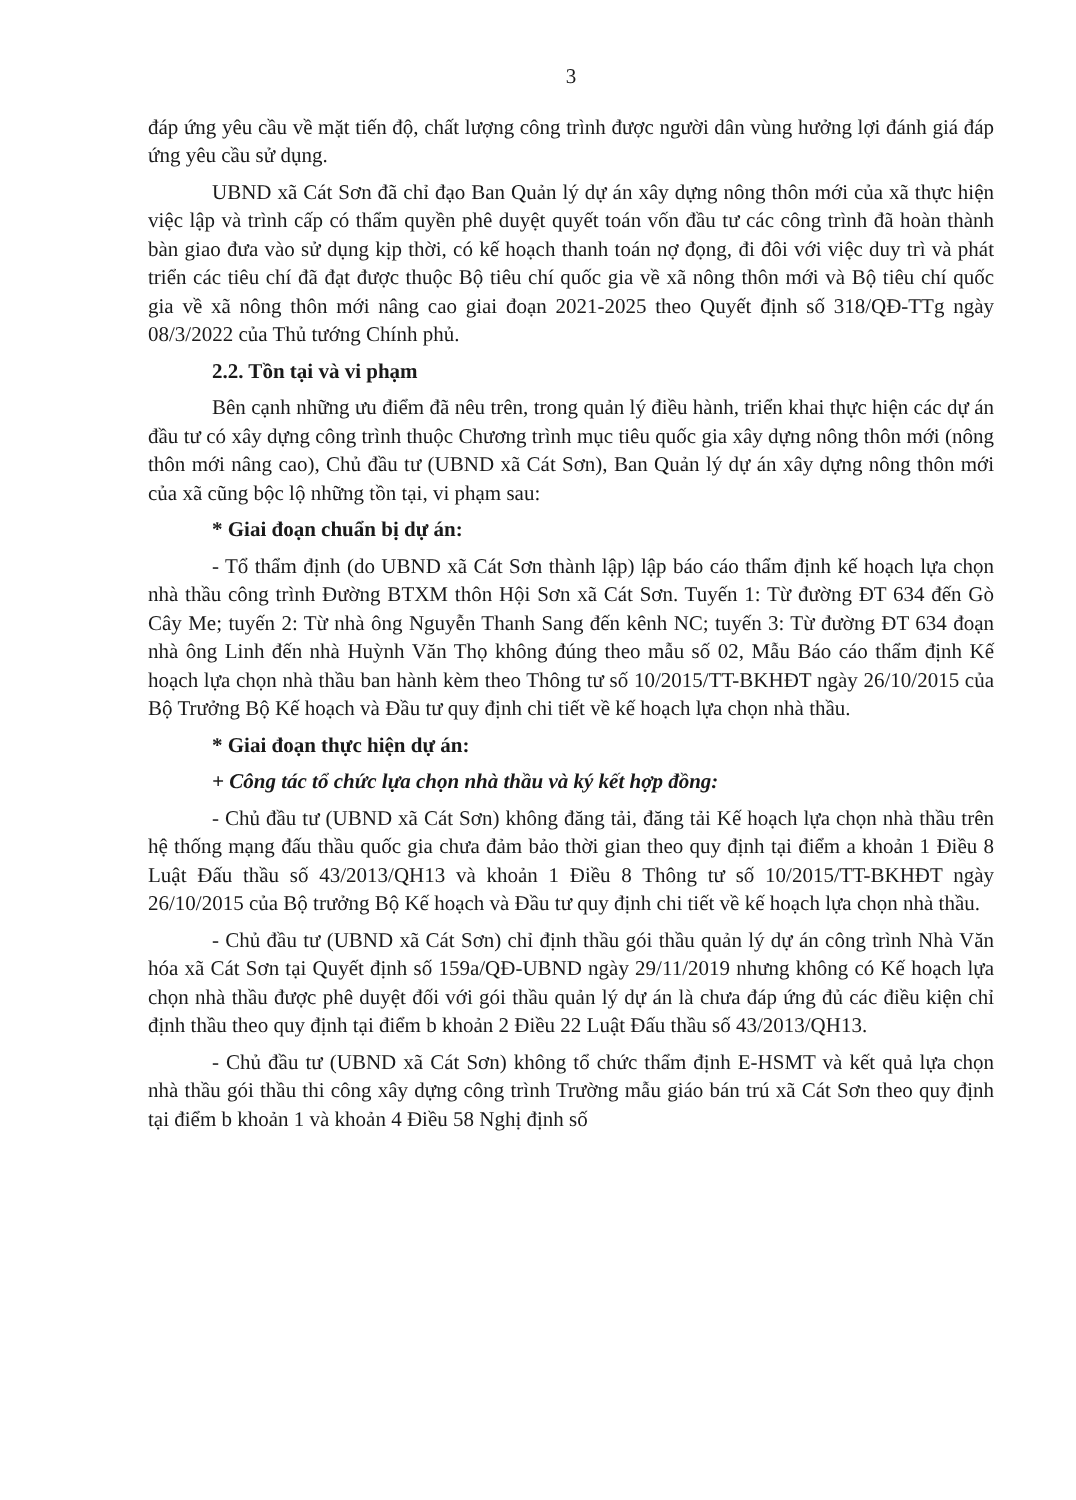3
đáp ứng yêu cầu về mặt tiến độ, chất lượng công trình được người dân vùng hưởng lợi đánh giá đáp ứng yêu cầu sử dụng.
UBND xã Cát Sơn đã chỉ đạo Ban Quản lý dự án xây dựng nông thôn mới của xã thực hiện việc lập và trình cấp có thẩm quyền phê duyệt quyết toán vốn đầu tư các công trình đã hoàn thành bàn giao đưa vào sử dụng kịp thời, có kế hoạch thanh toán nợ đọng, đi đôi với việc duy trì và phát triển các tiêu chí đã đạt được thuộc Bộ tiêu chí quốc gia về xã nông thôn mới và Bộ tiêu chí quốc gia về xã nông thôn mới nâng cao giai đoạn 2021-2025 theo Quyết định số 318/QĐ-TTg ngày 08/3/2022 của Thủ tướng Chính phủ.
2.2. Tồn tại và vi phạm
Bên cạnh những ưu điểm đã nêu trên, trong quản lý điều hành, triển khai thực hiện các dự án đầu tư có xây dựng công trình thuộc Chương trình mục tiêu quốc gia xây dựng nông thôn mới (nông thôn mới nâng cao), Chủ đầu tư (UBND xã Cát Sơn), Ban Quản lý dự án xây dựng nông thôn mới của xã cũng bộc lộ những tồn tại, vi phạm sau:
* Giai đoạn chuẩn bị dự án:
- Tổ thẩm định (do UBND xã Cát Sơn thành lập) lập báo cáo thẩm định kế hoạch lựa chọn nhà thầu công trình Đường BTXM thôn Hội Sơn xã Cát Sơn. Tuyến 1: Từ đường ĐT 634 đến Gò Cây Me; tuyến 2: Từ nhà ông Nguyễn Thanh Sang đến kênh NC; tuyến 3: Từ đường ĐT 634 đoạn nhà ông Linh đến nhà Huỳnh Văn Thọ không đúng theo mẫu số 02, Mẫu Báo cáo thẩm định Kế hoạch lựa chọn nhà thầu ban hành kèm theo Thông tư số 10/2015/TT-BKHĐT ngày 26/10/2015 của Bộ Trưởng Bộ Kế hoạch và Đầu tư quy định chi tiết về kế hoạch lựa chọn nhà thầu.
* Giai đoạn thực hiện dự án:
+ Công tác tổ chức lựa chọn nhà thầu và ký kết hợp đồng:
- Chủ đầu tư (UBND xã Cát Sơn) không đăng tải, đăng tải Kế hoạch lựa chọn nhà thầu trên hệ thống mạng đấu thầu quốc gia chưa đảm bảo thời gian theo quy định tại điểm a khoản 1 Điều 8 Luật Đấu thầu số 43/2013/QH13 và khoản 1 Điều 8 Thông tư số 10/2015/TT-BKHĐT ngày 26/10/2015 của Bộ trưởng Bộ Kế hoạch và Đầu tư quy định chi tiết về kế hoạch lựa chọn nhà thầu.
- Chủ đầu tư (UBND xã Cát Sơn) chỉ định thầu gói thầu quản lý dự án công trình Nhà Văn hóa xã Cát Sơn tại Quyết định số 159a/QĐ-UBND ngày 29/11/2019 nhưng không có Kế hoạch lựa chọn nhà thầu được phê duyệt đối với gói thầu quản lý dự án là chưa đáp ứng đủ các điều kiện chỉ định thầu theo quy định tại điểm b khoản 2 Điều 22 Luật Đấu thầu số 43/2013/QH13.
- Chủ đầu tư (UBND xã Cát Sơn) không tổ chức thẩm định E-HSMT và kết quả lựa chọn nhà thầu gói thầu thi công xây dựng công trình Trường mẫu giáo bán trú xã Cát Sơn theo quy định tại điểm b khoản 1 và khoản 4 Điều 58 Nghị định số